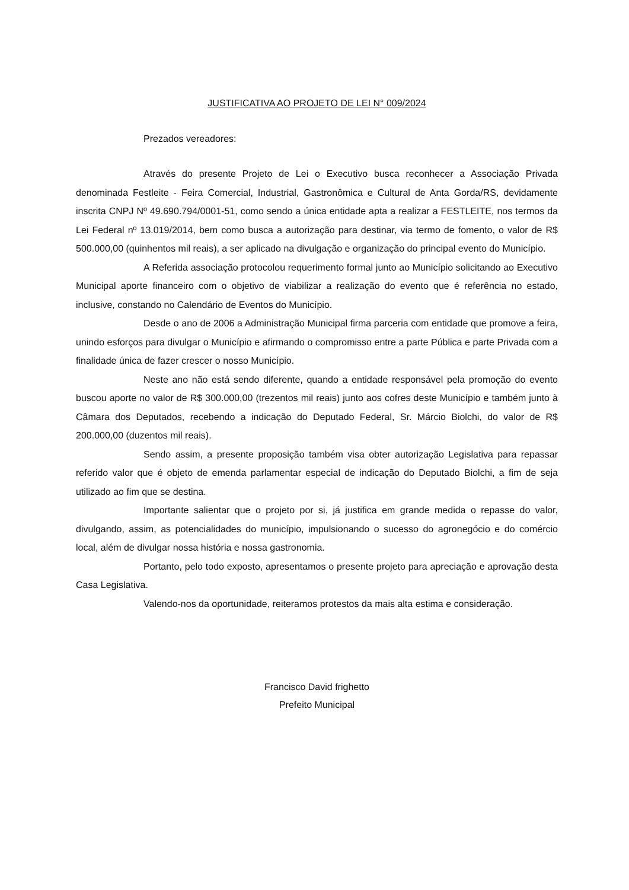JUSTIFICATIVA AO PROJETO DE LEI N° 009/2024
Prezados vereadores:
Através do presente Projeto de Lei o Executivo busca reconhecer a Associação Privada denominada Festleite - Feira Comercial, Industrial, Gastronômica e Cultural de Anta Gorda/RS, devidamente inscrita CNPJ Nº 49.690.794/0001-51, como sendo a única entidade apta a realizar a FESTLEITE, nos termos da Lei Federal nº 13.019/2014, bem como busca a autorização para destinar, via termo de fomento, o valor de R$ 500.000,00 (quinhentos mil reais), a ser aplicado na divulgação e organização do principal evento do Município.
A Referida associação protocolou requerimento formal junto ao Município solicitando ao Executivo Municipal aporte financeiro com o objetivo de viabilizar a realização do evento que é referência no estado, inclusive, constando no Calendário de Eventos do Município.
Desde o ano de 2006 a Administração Municipal firma parceria com entidade que promove a feira, unindo esforços para divulgar o Município e afirmando o compromisso entre a parte Pública e parte Privada com a finalidade única de fazer crescer o nosso Município.
Neste ano não está sendo diferente, quando a entidade responsável pela promoção do evento buscou aporte no valor de R$ 300.000,00 (trezentos mil reais) junto aos cofres deste Município e também junto à Câmara dos Deputados, recebendo a indicação do Deputado Federal, Sr. Márcio Biolchi, do valor de R$ 200.000,00 (duzentos mil reais).
Sendo assim, a presente proposição também visa obter autorização Legislativa para repassar referido valor que é objeto de emenda parlamentar especial de indicação do Deputado Biolchi, a fim de seja utilizado ao fim que se destina.
Importante salientar que o projeto por si, já justifica em grande medida o repasse do valor, divulgando, assim, as potencialidades do município, impulsionando o sucesso do agronegócio e do comércio local, além de divulgar nossa história e nossa gastronomia.
Portanto, pelo todo exposto, apresentamos o presente projeto para apreciação e aprovação desta Casa Legislativa.
Valendo-nos da oportunidade, reiteramos protestos da mais alta estima e consideração.
Francisco David frighetto
Prefeito Municipal